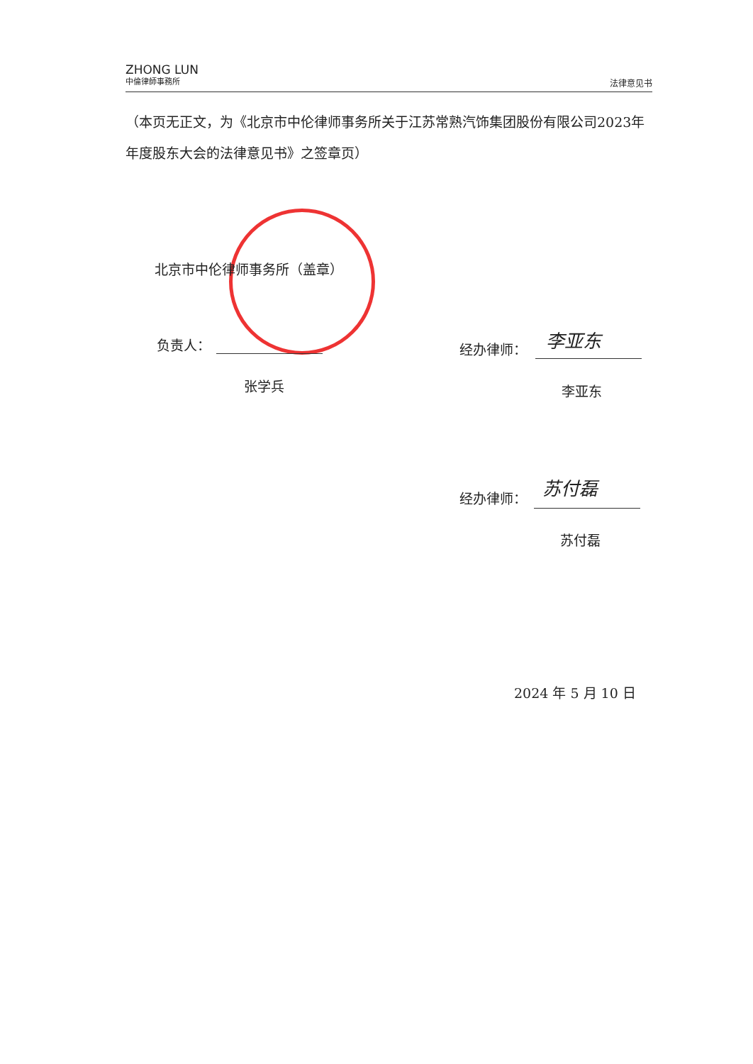ZHONG LUN
中倫律師事務所
法律意见书
（本页无正文，为《北京市中伦律师事务所关于江苏常熟汽饰集团股份有限公司2023年年度股东大会的法律意见书》之签章页）
北京市中伦律师事务所（盖章）
负责人：
张学兵
经办律师： 李亚东
李亚东
经办律师：
苏付磊
苏付磊
2024 年 5 月 10 日